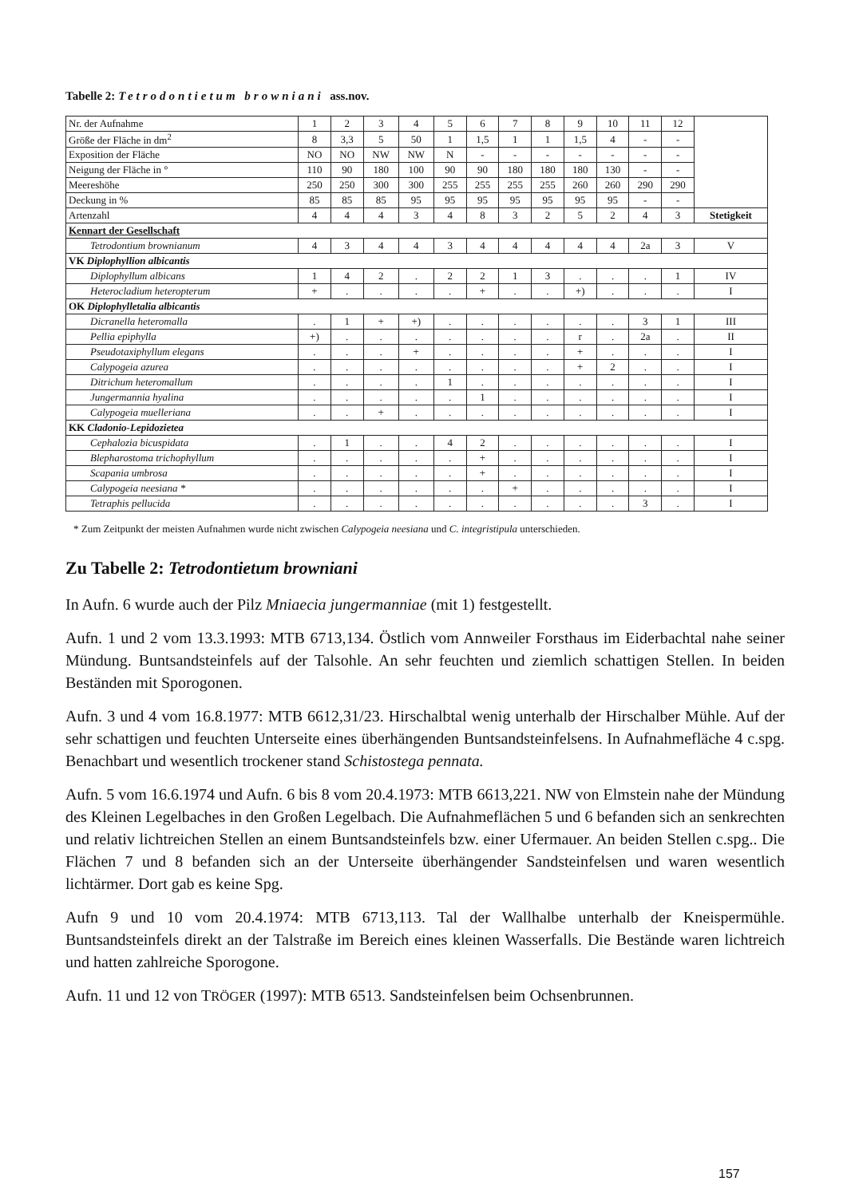Tabelle 2: Tetrodontietum browniani ass.nov.
| Nr. der Aufnahme | 1 | 2 | 3 | 4 | 5 | 6 | 7 | 8 | 9 | 10 | 11 | 12 | |
| Größe der Fläche in dm<sup>2</sup> | 8 | 3,3 | 5 | 50 | 1 | 1,5 | 1 | 1 | 1,5 | 4 | - | - | |
| Exposition der Fläche | NO | NO | NW | NW | N | - | - | - | - | - | - | - | |
| Neigung der Fläche in ° | 110 | 90 | 180 | 100 | 90 | 90 | 180 | 180 | 180 | 130 | - | - | |
| Meereshöhe | 250 | 250 | 300 | 300 | 255 | 255 | 255 | 255 | 260 | 260 | 290 | 290 | |
| Deckung in % | 85 | 85 | 85 | 95 | 95 | 95 | 95 | 95 | 95 | 95 | - | - | |
| Artenzahl | 4 | 4 | 4 | 3 | 4 | 8 | 3 | 2 | 5 | 2 | 4 | 3 | Stetigkeit |
| Kennart der Gesellschaft | | | | | | | | | | | | | |
| Tetrodontium brownianum | 4 | 3 | 4 | 4 | 3 | 4 | 4 | 4 | 4 | 4 | 2a | 3 | V |
| VK Diplophyllion albicantis | | | | | | | | | | | | | |
| Diplophyllum albicans | 1 | 4 | 2 | . | 2 | 2 | 1 | 3 | . | . | . | 1 | IV |
| Heterocladium heteropterum | + | . | . | . | . | + | . | . | +) | . | . | . | I |
| OK Diplophylletalia albicantis | | | | | | | | | | | | | |
| Dicranella heteromalla | . | 1 | + | +) | . | . | . | . | . | . | 3 | 1 | III |
| Pellia epiphylla | +) | . | . | . | . | . | . | . | r | . | 2a | . | II |
| Pseudotaxiphyllum elegans | . | . | . | + | . | . | . | . | + | . | . | . | I |
| Calypogeia azurea | . | . | . | . | . | . | . | . | + | 2 | . | . | I |
| Ditrichum heteromallum | . | . | . | . | 1 | . | . | . | . | . | . | . | I |
| Jungermannia hyalina | . | . | . | . | . | 1 | . | . | . | . | . | . | I |
| Calypogeia muelleriana | . | . | + | . | . | . | . | . | . | . | . | . | I |
| KK Cladonio-Lepidozietea | | | | | | | | | | | | | |
| Cephalozia bicuspidata | . | 1 | . | . | 4 | 2 | . | . | . | . | . | . | I |
| Blepharostoma trichophyllum | . | . | . | . | . | + | . | . | . | . | . | . | I |
| Scapania umbrosa | . | . | . | . | . | + | . | . | . | . | . | . | I |
| Calypogeia neesiana * | . | . | . | . | . | . | + | . | . | . | . | . | I |
| Tetraphis pellucida | . | . | . | . | . | . | . | . | . | . | 3 | . | I |
* Zum Zeitpunkt der meisten Aufnahmen wurde nicht zwischen Calypogeia neesiana und C. integristipula unterschieden.
Zu Tabelle 2: Tetrodontietum browniani
In Aufn. 6 wurde auch der Pilz Mniaecia jungermanniae (mit 1) festgestellt.
Aufn. 1 und 2 vom 13.3.1993: MTB 6713,134. Östlich vom Annweiler Forsthaus im Eiderbachtal nahe seiner Mündung. Buntsandsteinfels auf der Talsohle. An sehr feuchten und ziemlich schattigen Stellen. In beiden Beständen mit Sporogonen.
Aufn. 3 und 4 vom 16.8.1977: MTB 6612,31/23. Hirschalbtal wenig unterhalb der Hirschalber Mühle. Auf der sehr schattigen und feuchten Unterseite eines überhängenden Buntsandsteinfelsens. In Aufnahmefläche 4 c.spg. Benachbart und wesentlich trockener stand Schistostega pennata.
Aufn. 5 vom 16.6.1974 und Aufn. 6 bis 8 vom 20.4.1973: MTB 6613,221. NW von Elmstein nahe der Mündung des Kleinen Legelbaches in den Großen Legelbach. Die Aufnahmeflächen 5 und 6 befanden sich an senkrechten und relativ lichtreichen Stellen an einem Buntsandsteinfels bzw. einer Ufermauer. An beiden Stellen c.spg.. Die Flächen 7 und 8 befanden sich an der Unterseite überhängender Sandsteinfelsen und waren wesentlich lichtärmer. Dort gab es keine Spg.
Aufn 9 und 10 vom 20.4.1974: MTB 6713,113. Tal der Wallhalbe unterhalb der Kneispermühle. Buntsandsteinfels direkt an der Talstraße im Bereich eines kleinen Wasserfalls. Die Bestände waren lichtreich und hatten zahlreiche Sporogone.
Aufn. 11 und 12 von TRÖGER (1997): MTB 6513. Sandsteinfelsen beim Ochsenbrunnen.
157